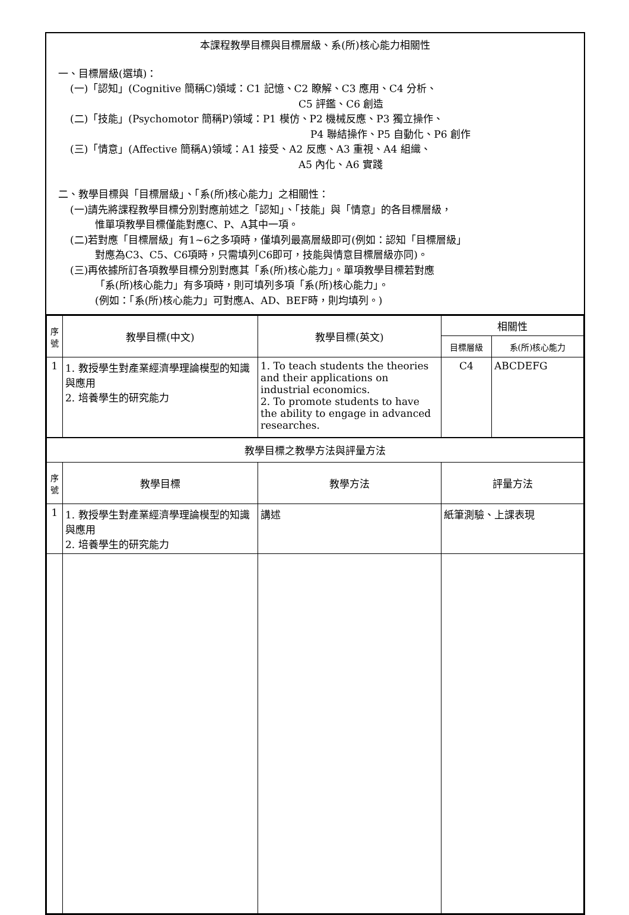本課程教學目標與目標層級、系(所)核心能力相關性
一、目標層級(選填)：
(一)「認知」(Cognitive 簡稱C)領域：C1 記憶、C2 瞭解、C3 應用、C4 分析、
C5 評鑑、C6 創造
(二)「技能」(Psychomotor 簡稱P)領域：P1 模仿、P2 機械反應、P3 獨立操作、
P4 聯結操作、P5 自動化、P6 創作
(三)「情意」(Affective 簡稱A)領域：A1 接受、A2 反應、A3 重視、A4 組織、
A5 內化、A6 實踐
二、教學目標與「目標層級」、「系(所)核心能力」之相關性：
(一)請先將課程教學目標分別對應前述之「認知」、「技能」與「情意」的各目標層級，
惟單項教學目標僅能對應C、P、A其中一項。
(二)若對應「目標層級」有1~6之多項時，僅填列最高層級即可(例如：認知「目標層級」
對應為C3、C5、C6項時，只需填列C6即可，技能與情意目標層級亦同)。
(三)再依據所訂各項教學目標分別對應其「系(所)核心能力」。單項教學目標若對應
「系(所)核心能力」有多項時，則可填列多項「系(所)核心能力」。
(例如：「系(所)核心能力」可對應A、AD、BEF時，則均填列。)
| 序 號 | 教學目標(中文) | 教學目標(英文) | 相關性 | |
| --- | --- | --- | --- | --- |
| | | | 目標層級 | 系(所)核心能力 |
| 1 | 1. 教授學生對產業經濟學理論模型的知識與應用 2. 培養學生的研究能力 | 1. To teach students the theories and their applications on industrial economics. 2. To promote students to have the ability to engage in advanced researches. | C4 | ABCDEFG |
| 教學目標之教學方法與評量方法 | | | | |
| 序 號 | 教學目標 | 教學方法 | 評量方法 | |
| 1 | 1. 教授學生對產業經濟學理論模型的知識與應用 2. 培養學生的研究能力 | 講述 | 紙筆測驗、上課表現 | |